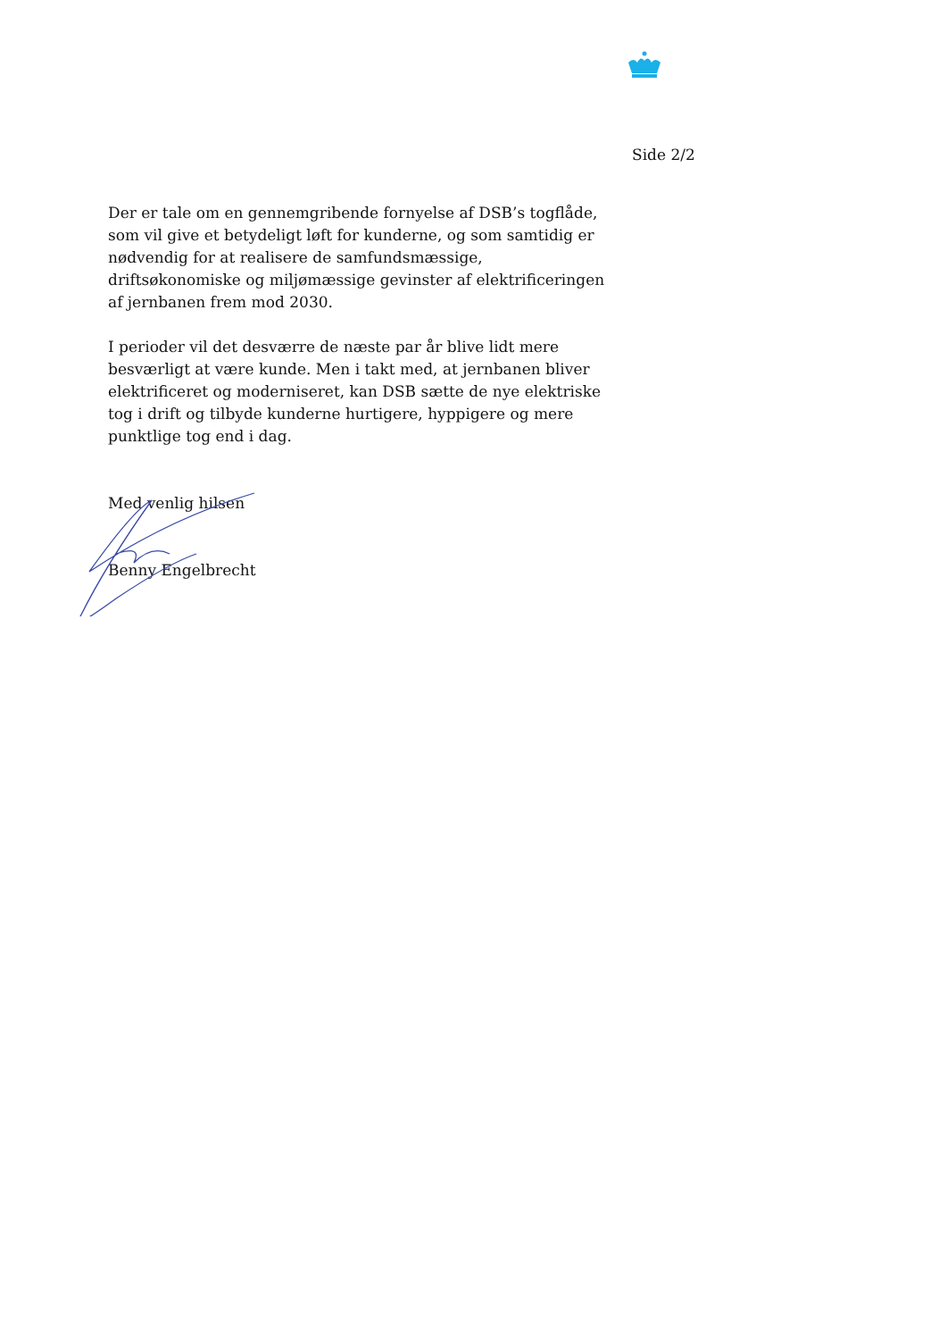Side 2/2
Der er tale om en gennemgribende fornyelse af DSB’s togflåde, som vil give et betydeligt løft for kunderne, og som samtidig er nødvendig for at realisere de samfundsmæssige, driftsøkonomiske og miljømæssige gevinster af elektrificeringen af jernbanen frem mod 2030.
I perioder vil det desværre de næste par år blive lidt mere besværligt at være kunde. Men i takt med, at jernbanen bliver elektrificeret og moderniseret, kan DSB sætte de nye elektriske tog i drift og tilbyde kunderne hurtigere, hyppigere og mere punktlige tog end i dag.
Med venlig hilsen
Benny Engelbrecht